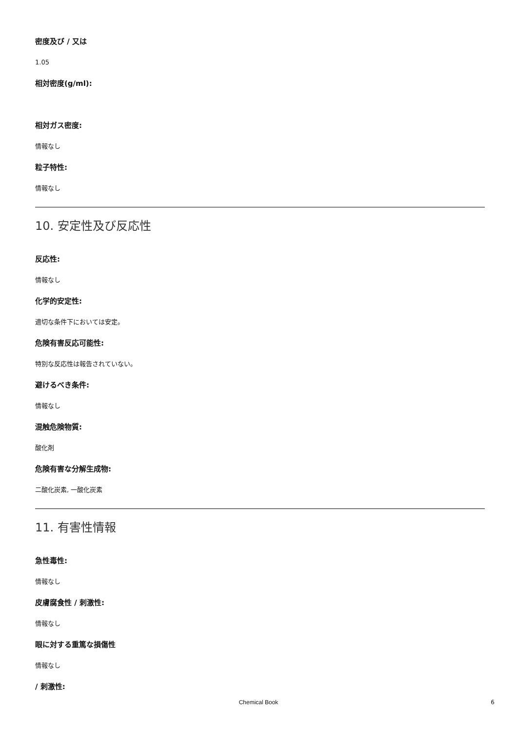密度及び / 又は
1.05
相対密度(g/ml):
相対ガス密度:
情報なし
粒子特性:
情報なし
10. 安定性及び反応性
反応性:
情報なし
化学的安定性:
適切な条件下においては安定。
危険有害反応可能性:
特別な反応性は報告されていない。
避けるべき条件:
情報なし
混触危険物質:
酸化剤
危険有害な分解生成物:
二酸化炭素, 一酸化炭素
11. 有害性情報
急性毒性:
情報なし
皮膚腐食性 / 刺激性:
情報なし
眼に対する重篤な損傷性
情報なし
/ 刺激性:
Chemical Book 6